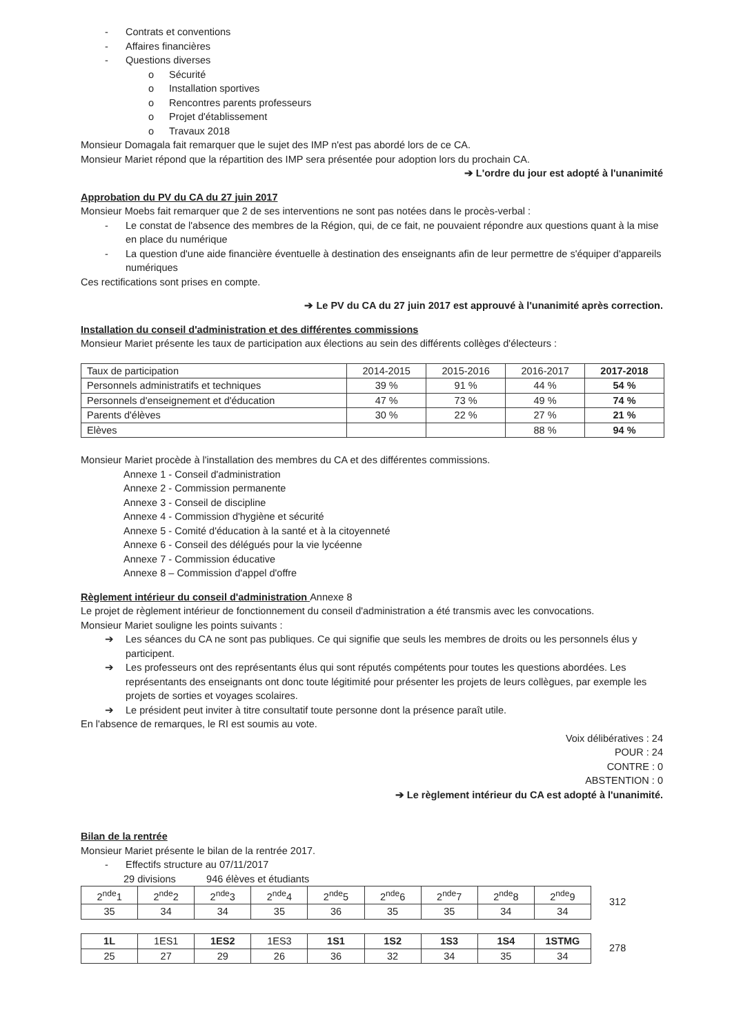- Contrats et conventions
- Affaires financières
- Questions diverses
o Sécurité
o Installation sportives
o Rencontres parents professeurs
o Projet d'établissement
o Travaux 2018
Monsieur Domagala fait remarquer que le sujet des IMP n'est pas abordé lors de ce CA.
Monsieur Mariet répond que la répartition des IMP sera présentée pour adoption lors du prochain CA.
➔ L'ordre du jour est adopté à l'unanimité
Approbation du PV du CA du 27 juin 2017
Monsieur Moebs fait remarquer que 2 de ses interventions ne sont pas notées dans le procès-verbal :
- Le constat de l'absence des membres de la Région, qui, de ce fait, ne pouvaient répondre aux questions quant à la mise en place du numérique
- La question d'une aide financière éventuelle à destination des enseignants afin de leur permettre de s'équiper d'appareils numériques
Ces rectifications sont prises en compte.
➔ Le PV du CA du 27 juin 2017 est approuvé à l'unanimité après correction.
Installation du conseil d'administration et des différentes commissions
Monsieur Mariet présente les taux de participation aux élections au sein des différents collèges d'électeurs :
| Taux de participation | 2014-2015 | 2015-2016 | 2016-2017 | 2017-2018 |
| --- | --- | --- | --- | --- |
| Personnels administratifs et techniques | 39 % | 91 % | 44 % | 54 % |
| Personnels d'enseignement et d'éducation | 47 % | 73 % | 49 % | 74 % |
| Parents d'élèves | 30 % | 22 % | 27 % | 21 % |
| Elèves | | | 88 % | 94 % |
Monsieur Mariet procède à l'installation des membres du CA et des différentes commissions.
Annexe 1 - Conseil d'administration
Annexe 2 - Commission permanente
Annexe 3 - Conseil de discipline
Annexe 4 - Commission d'hygiène et sécurité
Annexe 5 - Comité d'éducation à la santé et à la citoyenneté
Annexe 6 - Conseil des délégués pour la vie lycéenne
Annexe 7 - Commission éducative
Annexe 8 – Commission d'appel d'offre
Règlement intérieur du conseil d'administration Annexe 8
Le projet de règlement intérieur de fonctionnement du conseil d'administration a été transmis avec les convocations.
Monsieur Mariet souligne les points suivants :
➔ Les séances du CA ne sont pas publiques. Ce qui signifie que seuls les membres de droits ou les personnels élus y participent.
➔ Les professeurs ont des représentants élus qui sont réputés compétents pour toutes les questions abordées. Les représentants des enseignants ont donc toute légitimité pour présenter les projets de leurs collègues, par exemple les projets de sorties et voyages scolaires.
➔ Le président peut inviter à titre consultatif toute personne dont la présence paraît utile.
En l'absence de remarques, le RI est soumis au vote.
Voix délibératives : 24
POUR : 24
CONTRE : 0
ABSTENTION : 0
➔ Le règlement intérieur du CA est adopté à l'unanimité.
Bilan de la rentrée
Monsieur Mariet présente le bilan de la rentrée 2017.
- Effectifs structure au 07/11/2017
29 divisions 946 élèves et étudiants
| 2<sup>nde</sup>1 | 2<sup>nde</sup>2 | 2<sup>nde</sup>3 | 2<sup>nde</sup>4 | 2<sup>nde</sup>5 | 2<sup>nde</sup>6 | 2<sup>nde</sup>7 | 2<sup>nde</sup>8 | 2<sup>nde</sup>9 |
| --- | --- | --- | --- | --- | --- | --- | --- | --- |
| 35 | 34 | 34 | 35 | 36 | 35 | 35 | 34 | 34 |
312
| 1L | 1ES1 | 1ES2 | 1ES3 | 1S1 | 1S2 | 1S3 | 1S4 | 1STMG |
| --- | --- | --- | --- | --- | --- | --- | --- | --- |
| 25 | 27 | 29 | 26 | 36 | 32 | 34 | 35 | 34 |
278